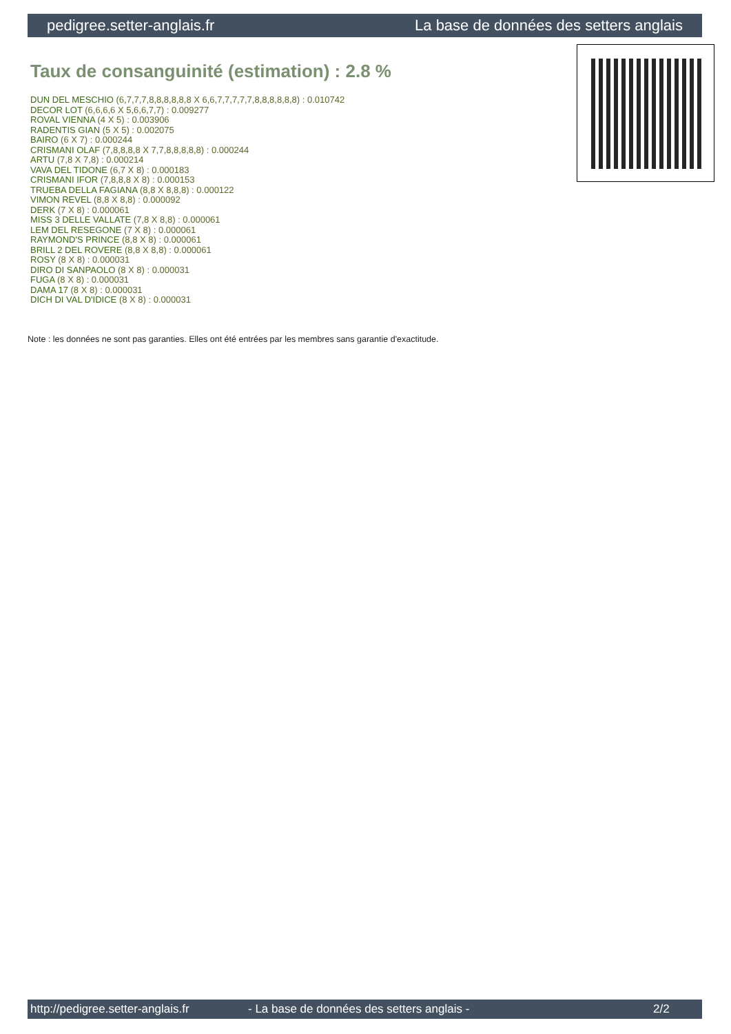pedigree.setter-anglais.fr La base de données des setters anglais
Taux de consanguinité (estimation) : 2.8 %
DUN DEL MESCHIO (6,7,7,7,8,8,8,8,8,8 X 6,6,7,7,7,7,7,8,8,8,8,8,8) : 0.010742
DECOR LOT (6,6,6,6 X 5,6,6,7,7) : 0.009277
ROVAL VIENNA (4 X 5) : 0.003906
RADENTIS GIAN (5 X 5) : 0.002075
BAIRO (6 X 7) : 0.000244
CRISMANI OLAF (7,8,8,8,8 X 7,7,8,8,8,8,8) : 0.000244
ARTU (7,8 X 7,8) : 0.000214
VAVA DEL TIDONE (6,7 X 8) : 0.000183
CRISMANI IFOR (7,8,8,8 X 8) : 0.000153
TRUEBA DELLA FAGIANA (8,8 X 8,8,8) : 0.000122
VIMON REVEL (8,8 X 8,8) : 0.000092
DERK (7 X 8) : 0.000061
MISS 3 DELLE VALLATE (7,8 X 8,8) : 0.000061
LEM DEL RESEGONE (7 X 8) : 0.000061
RAYMOND'S PRINCE (8,8 X 8) : 0.000061
BRILL 2 DEL ROVERE (8,8 X 8,8) : 0.000061
ROSY (8 X 8) : 0.000031
DIRO DI SANPAOLO (8 X 8) : 0.000031
FUGA (8 X 8) : 0.000031
DAMA 17 (8 X 8) : 0.000031
DICH DI VAL D'IDICE (8 X 8) : 0.000031
Note : les données ne sont pas garanties. Elles ont été entrées par les membres sans garantie d'exactitude.
http://pedigree.setter-anglais.fr - La base de données des setters anglais - 2/2